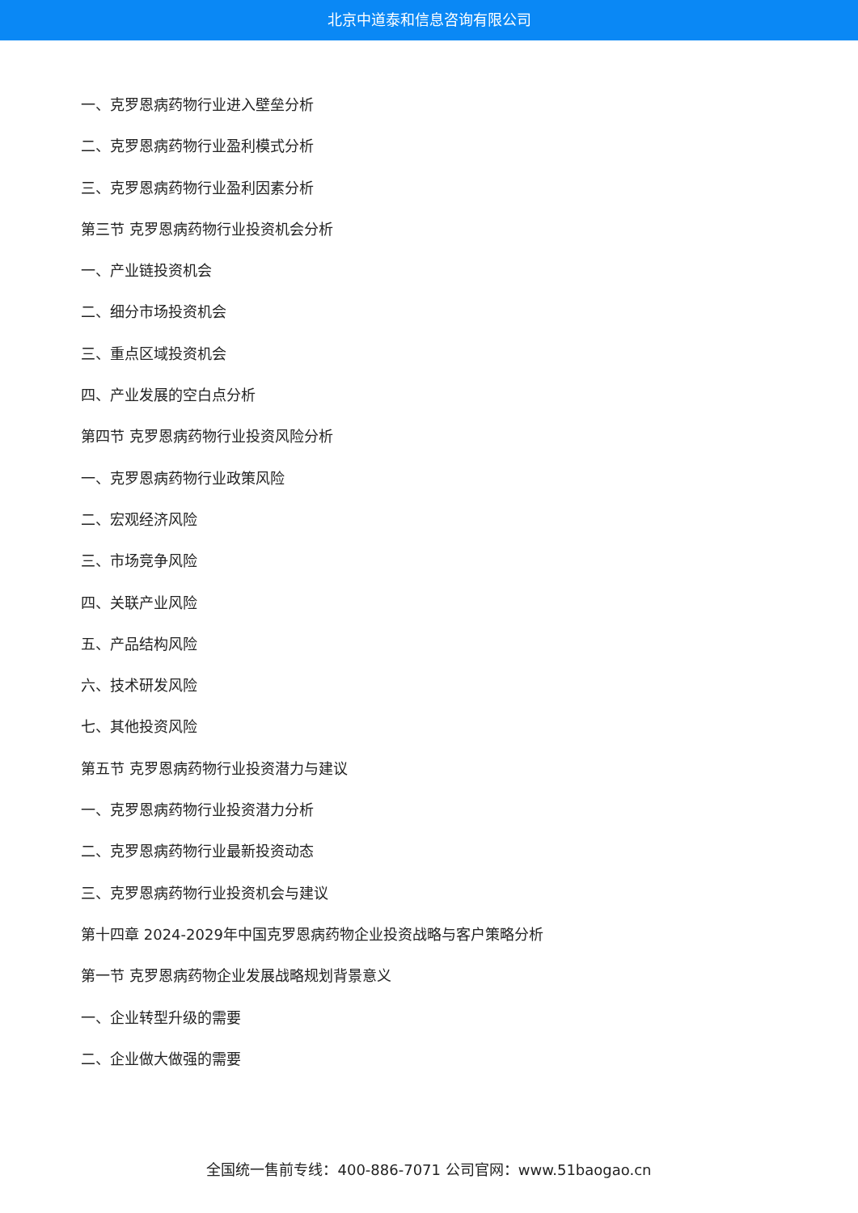北京中道泰和信息咨询有限公司
一、克罗恩病药物行业进入壁垒分析
二、克罗恩病药物行业盈利模式分析
三、克罗恩病药物行业盈利因素分析
第三节 克罗恩病药物行业投资机会分析
一、产业链投资机会
二、细分市场投资机会
三、重点区域投资机会
四、产业发展的空白点分析
第四节 克罗恩病药物行业投资风险分析
一、克罗恩病药物行业政策风险
二、宏观经济风险
三、市场竞争风险
四、关联产业风险
五、产品结构风险
六、技术研发风险
七、其他投资风险
第五节 克罗恩病药物行业投资潜力与建议
一、克罗恩病药物行业投资潜力分析
二、克罗恩病药物行业最新投资动态
三、克罗恩病药物行业投资机会与建议
第十四章 2024-2029年中国克罗恩病药物企业投资战略与客户策略分析
第一节 克罗恩病药物企业发展战略规划背景意义
一、企业转型升级的需要
二、企业做大做强的需要
全国统一售前专线：400-886-7071 公司官网：www.51baogao.cn